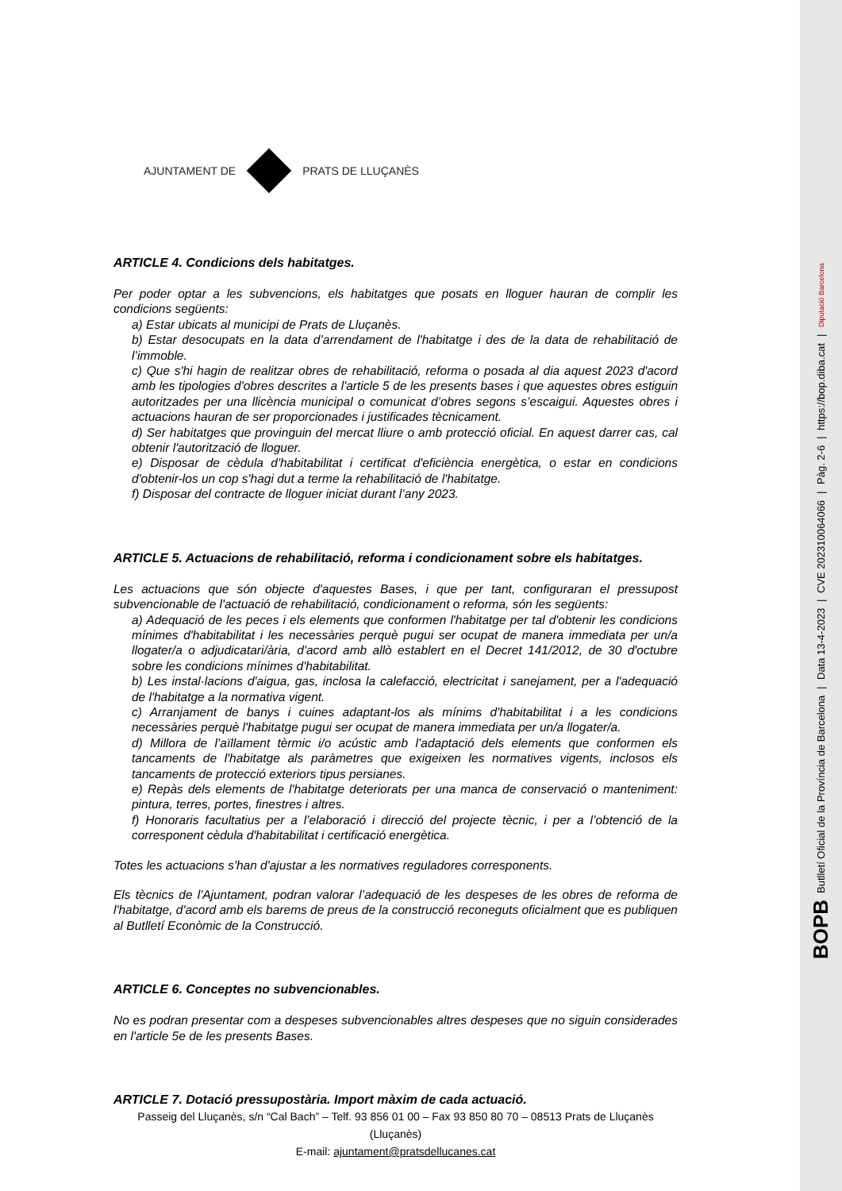AJUNTAMENT DE PRATS DE LLUÇANÈS
ARTICLE 4. Condicions dels habitatges.
Per poder optar a les subvencions, els habitatges que posats en lloguer hauran de complir les condicions següents:
a) Estar ubicats al municipi de Prats de Lluçanès.
b) Estar desocupats en la data d’arrendament de l'habitatge i des de la data de rehabilitació de l’immoble.
c) Que s'hi hagin de realitzar obres de rehabilitació, reforma o posada al dia aquest 2023 d'acord amb les tipologies d'obres descrites a l'article 5 de les presents bases i que aquestes obres estiguin autoritzades per una llicència municipal o comunicat d’obres segons s’escaigui. Aquestes obres i actuacions hauran de ser proporcionades i justificades tècnicament.
d) Ser habitatges que provinguin del mercat lliure o amb protecció oficial. En aquest darrer cas, cal obtenir l'autorització de lloguer.
e) Disposar de cèdula d'habitabilitat i certificat d'eficiència energètica, o estar en condicions d'obtenir-los un cop s'hagi dut a terme la rehabilitació de l'habitatge.
f) Disposar del contracte de lloguer iniciat durant l’any 2023.
ARTICLE 5. Actuacions de rehabilitació, reforma i condicionament sobre els habitatges.
Les actuacions que són objecte d'aquestes Bases, i que per tant, configuraran el pressupost subvencionable de l'actuació de rehabilitació, condicionament o reforma, són les següents:
a) Adequació de les peces i els elements que conformen l'habitatge per tal d'obtenir les condicions mínimes d'habitabilitat i les necessàries perquè pugui ser ocupat de manera immediata per un/a llogater/a o adjudicatari/ària, d'acord amb allò establert en el Decret 141/2012, de 30 d'octubre sobre les condicions mínimes d'habitabilitat.
b) Les instal·lacions d'aigua, gas, inclosa la calefacció, electricitat i sanejament, per a l'adequació de l'habitatge a la normativa vigent.
c) Arranjament de banys i cuines adaptant-los als mínims d'habitabilitat i a les condicions necessàries perquè l'habitatge pugui ser ocupat de manera immediata per un/a llogater/a.
d) Millora de l’aïllament tèrmic i/o acústic amb l’adaptació dels elements que conformen els tancaments de l'habitatge als paràmetres que exigeixen les normatives vigents, inclosos els tancaments de protecció exteriors tipus persianes.
e) Repàs dels elements de l'habitatge deteriorats per una manca de conservació o manteniment: pintura, terres, portes, finestres i altres.
f) Honoraris facultatius per a l’elaboració i direcció del projecte tècnic, i per a l’obtenció de la corresponent cèdula d'habitabilitat i certificació energètica.
Totes les actuacions s'han d'ajustar a les normatives reguladores corresponents.
Els tècnics de l'Ajuntament, podran valorar l’adequació de les despeses de les obres de reforma de l'habitatge, d'acord amb els barems de preus de la construcció reconeguts oficialment que es publiquen al Butlletí Econòmic de la Construcció.
ARTICLE 6. Conceptes no subvencionables.
No es podran presentar com a despeses subvencionables altres despeses que no siguin considerades en l'article 5e de les presents Bases.
ARTICLE 7. Dotació pressupostària. Import màxim de cada actuació.
Passeig del Lluçanès, s/n “Cal Bach” – Telf. 93 856 01 00 – Fax 93 850 80 70 – 08513 Prats de Lluçanès (Lluçanès)
E-mail: ajuntament@pratsdellucanes.cat
BOPB Butlletí Oficial de la Província de Barcelona | Data 13-4-2023 | CVE 202310064066 | Pàg. 2-6 | https://bop.diba.cat | Diputació Barcelona